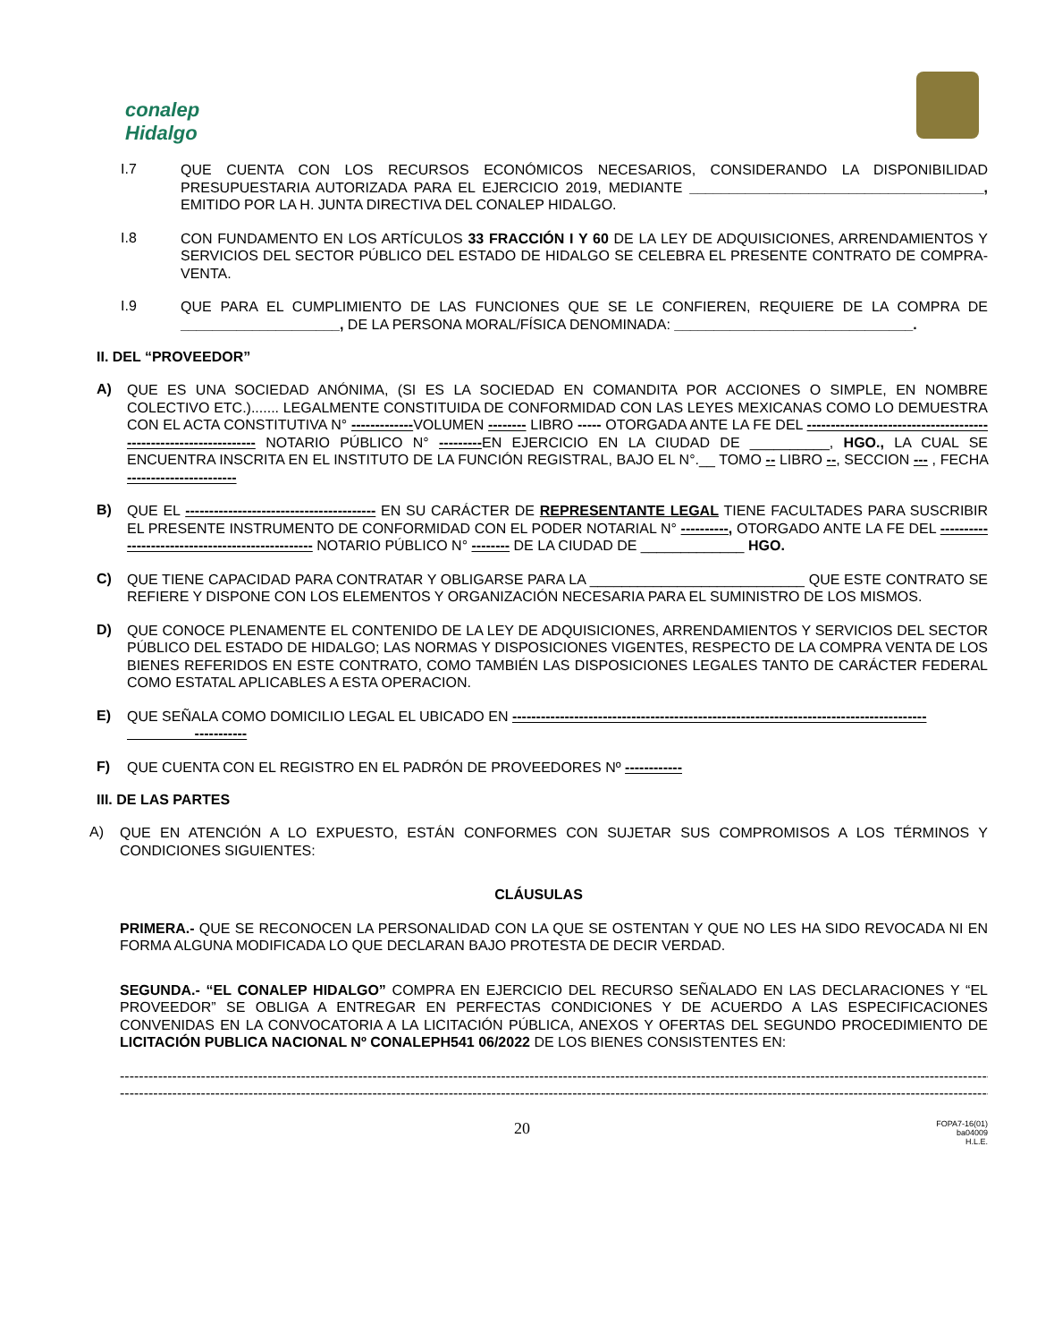conalep
Hidalgo
I.7
QUE CUENTA CON LOS RECURSOS ECONÓMICOS NECESARIOS, CONSIDERANDO LA DISPONIBILIDAD PRESUPUESTARIA AUTORIZADA PARA EL EJERCICIO 2019, MEDIANTE _____________________________________, EMITIDO POR LA H. JUNTA DIRECTIVA DEL CONALEP HIDALGO.
I.8
CON FUNDAMENTO EN LOS ARTÍCULOS 33 FRACCIÓN I Y 60 DE LA LEY DE ADQUISICIONES, ARRENDAMIENTOS Y SERVICIOS DEL SECTOR PÚBLICO DEL ESTADO DE HIDALGO SE CELEBRA EL PRESENTE CONTRATO DE COMPRA-VENTA.
I.9
QUE PARA EL CUMPLIMIENTO DE LAS FUNCIONES QUE SE LE CONFIEREN, REQUIERE DE LA COMPRA DE ____________________, DE LA PERSONA MORAL/FÍSICA DENOMINADA: ______________________________.
II. DEL “PROVEEDOR”
A)
QUE ES UNA SOCIEDAD ANÓNIMA, (SI ES LA SOCIEDAD EN COMANDITA POR ACCIONES O SIMPLE, EN NOMBRE COLECTIVO ETC.)....... LEGALMENTE CONSTITUIDA DE CONFORMIDAD CON LAS LEYES MEXICANAS COMO LO DEMUESTRA CON EL ACTA CONSTITUTIVA N° -------------VOLUMEN -------- LIBRO ----- OTORGADA ANTE LA FE DEL ----------------------------------------------------------------- NOTARIO PÚBLICO N° ---------EN EJERCICIO EN LA CIUDAD DE __________, HGO., LA CUAL SE ENCUENTRA INSCRITA EN EL INSTITUTO DE LA FUNCIÓN REGISTRAL, BAJO EL N°.__ TOMO -- LIBRO --, SECCION --- , FECHA -----------------------
B)
QUE EL ---------------------------------------- EN SU CARÁCTER DE REPRESENTANTE LEGAL TIENE FACULTADES PARA SUSCRIBIR EL PRESENTE INSTRUMENTO DE CONFORMIDAD CON EL PODER NOTARIAL N° ----------, OTORGADO ANTE LA FE DEL ------------------------------------------------- NOTARIO PÚBLICO N° -------- DE LA CIUDAD DE _____________ HGO.
C)
QUE TIENE CAPACIDAD PARA CONTRATAR Y OBLIGARSE PARA LA ___________________________ QUE ESTE CONTRATO SE REFIERE Y DISPONE CON LOS ELEMENTOS Y ORGANIZACIÓN NECESARIA PARA EL SUMINISTRO DE LOS MISMOS.
D)
QUE CONOCE PLENAMENTE EL CONTENIDO DE LA LEY DE ADQUISICIONES, ARRENDAMIENTOS Y SERVICIOS DEL SECTOR PÚBLICO DEL ESTADO DE HIDALGO; LAS NORMAS Y DISPOSICIONES VIGENTES, RESPECTO DE LA COMPRA VENTA DE LOS BIENES REFERIDOS EN ESTE CONTRATO, COMO TAMBIÉN LAS DISPOSICIONES LEGALES TANTO DE CARÁCTER FEDERAL COMO ESTATAL APLICABLES A ESTA OPERACION.
E)
QUE SEÑALA COMO DOMICILIO LEGAL EL UBICADO EN ---------------------------------------------------------------------------------------
-----------
F)
QUE CUENTA CON EL REGISTRO EN EL PADRÓN DE PROVEEDORES Nº ------------
III. DE LAS PARTES
A)
QUE EN ATENCIÓN A LO EXPUESTO, ESTÁN CONFORMES CON SUJETAR SUS COMPROMISOS A LOS TÉRMINOS Y CONDICIONES SIGUIENTES:
CLÁUSULAS
PRIMERA.- QUE SE RECONOCEN LA PERSONALIDAD CON LA QUE SE OSTENTAN Y QUE NO LES HA SIDO REVOCADA NI EN FORMA ALGUNA MODIFICADA LO QUE DECLARAN BAJO PROTESTA DE DECIR VERDAD.
SEGUNDA.- “EL CONALEP HIDALGO” COMPRA EN EJERCICIO DEL RECURSO SEÑALADO EN LAS DECLARACIONES Y “EL PROVEEDOR” SE OBLIGA A ENTREGAR EN PERFECTAS CONDICIONES Y DE ACUERDO A LAS ESPECIFICACIONES CONVENIDAS EN LA CONVOCATORIA A LA LICITACIÓN PÚBLICA, ANEXOS Y OFERTAS DEL SEGUNDO PROCEDIMIENTO DE LICITACIÓN PUBLICA NACIONAL Nº CONALEPH541 06/2022 DE LOS BIENES CONSISTENTES EN:
------------------------------------------------------------------------------------------------------------------------------------------------------------------------------------------------------------
------------------------------------------------------------------------------------------------------------------------------------------------------------------------------------------------------------
20
FOPA7-16(01)
ba04009
H.L.E.